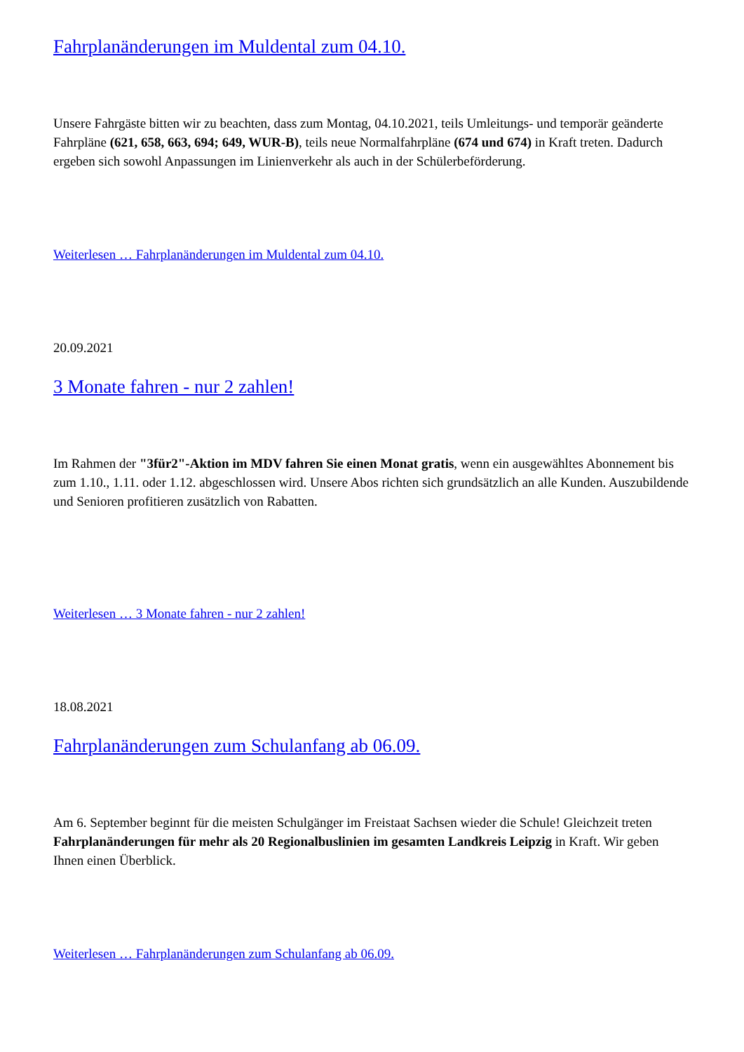Fahrplanänderungen im Muldental zum 04.10.
Unsere Fahrgäste bitten wir zu beachten, dass zum Montag, 04.10.2021, teils Umleitungs- und temporär geänderte Fahrpläne (621, 658, 663, 694; 649, WUR-B), teils neue Normalfahrpläne (674 und 674) in Kraft treten. Dadurch ergeben sich sowohl Anpassungen im Linienverkehr als auch in der Schülerbeförderung.
Weiterlesen … Fahrplanänderungen im Muldental zum 04.10.
20.09.2021
3 Monate fahren - nur 2 zahlen!
Im Rahmen der "3für2"-Aktion im MDV fahren Sie einen Monat gratis, wenn ein ausgewähltes Abonnement bis zum 1.10., 1.11. oder 1.12. abgeschlossen wird. Unsere Abos richten sich grundsätzlich an alle Kunden. Auszubildende und Senioren profitieren zusätzlich von Rabatten.
Weiterlesen … 3 Monate fahren - nur 2 zahlen!
18.08.2021
Fahrplanänderungen zum Schulanfang ab 06.09.
Am 6. September beginnt für die meisten Schulgänger im Freistaat Sachsen wieder die Schule! Gleichzeit treten Fahrplanänderungen für mehr als 20 Regionalbuslinien im gesamten Landkreis Leipzig in Kraft. Wir geben Ihnen einen Überblick.
Weiterlesen … Fahrplanänderungen zum Schulanfang ab 06.09.